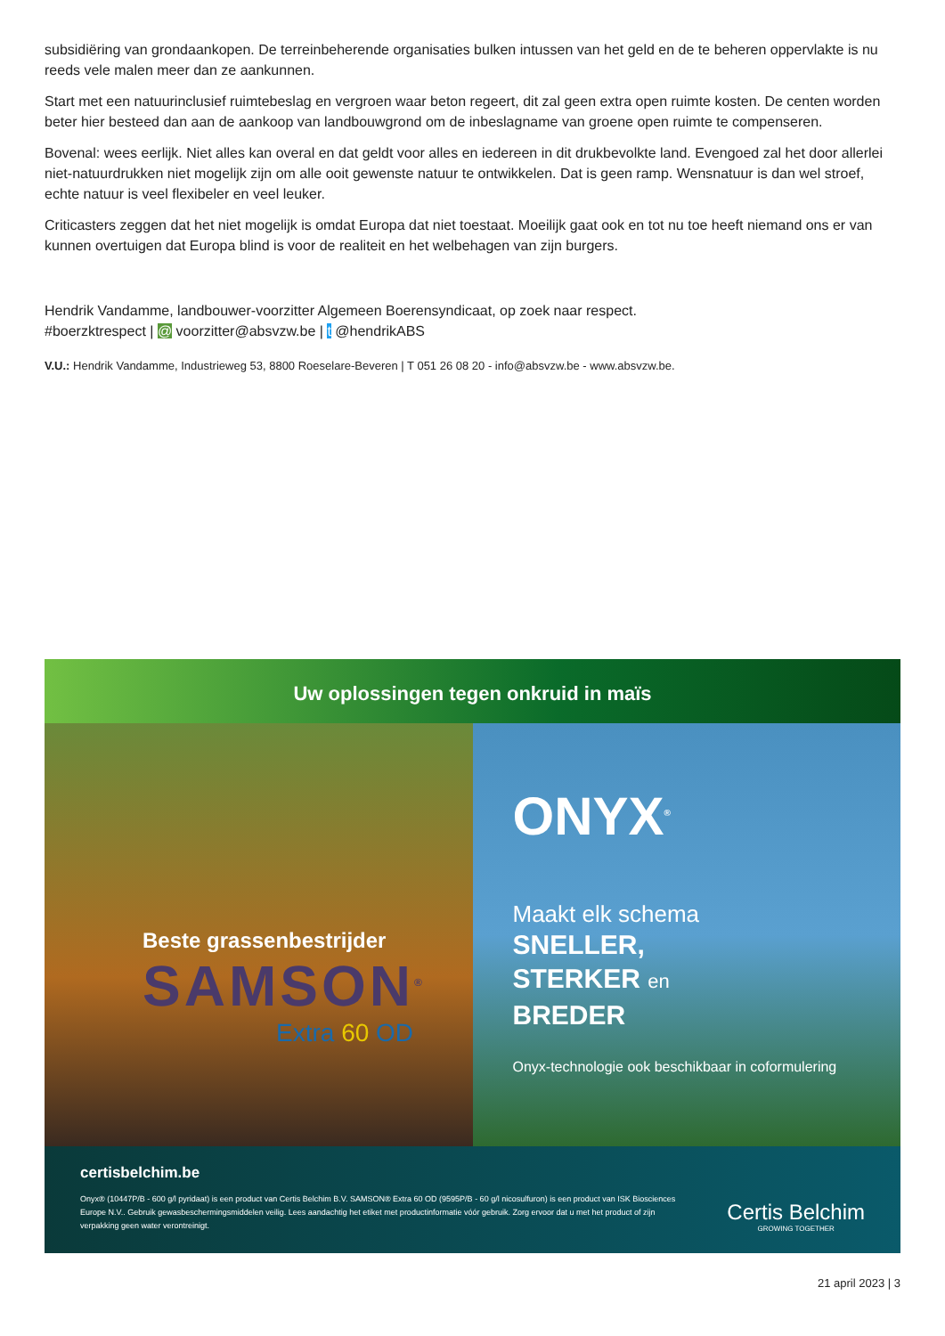subsidiëring van grondaankopen. De terreinbeherende organisaties bulken intussen van het geld en de te beheren oppervlakte is nu reeds vele malen meer dan ze aankunnen.
Start met een natuurinclusief ruimtebeslag en vergroen waar beton regeert, dit zal geen extra open ruimte kosten. De centen worden beter hier besteed dan aan de aankoop van landbouwgrond om de inbeslagname van groene open ruimte te compenseren.
Bovenal: wees eerlijk. Niet alles kan overal en dat geldt voor alles en iedereen in dit drukbevolkte land. Evengoed zal het door allerlei niet-natuurdrukken niet mogelijk zijn om alle ooit gewenste natuur te ontwikkelen. Dat is geen ramp. Wensnatuur is dan wel stroef, echte natuur is veel flexibeler en veel leuker.
Criticasters zeggen dat het niet mogelijk is omdat Europa dat niet toestaat. Moeilijk gaat ook en tot nu toe heeft niemand ons er van kunnen overtuigen dat Europa blind is voor de realiteit en het welbehagen van zijn burgers.
Hendrik Vandamme, landbouwer-voorzitter Algemeen Boerensyndicaat, op zoek naar respect.
#boerzktrespect | @ voorzitter@absvzw.be | t @hendrikABS
V.U.: Hendrik Vandamme, Industrieweg 53, 8800 Roeselare-Beveren | T 051 26 08 20 - info@absvzw.be - www.absvzw.be.
Uw oplossingen tegen onkruid in maïs
Beste grassenbestrijder
SAMSON<sup>®</sup>
Extra 60 OD
ONYX<sup>®</sup>
Maakt elk schema
SNELLER,
STERKER en
BREDER
Onyx-technologie ook beschikbaar in coformulering
certisbelchim.be
Onyx® (10447P/B - 600 g/l pyridaat) is een product van Certis Belchim B.V. SAMSON® Extra 60 OD (9595P/B - 60 g/l nicosulfuron) is een product van ISK Biosciences Europe N.V.. Gebruik gewasbeschermingsmiddelen veilig. Lees aandachtig het etiket met productinformatie vóór gebruik. Zorg ervoor dat u met het product of zijn verpakking geen water verontreinigt.
Certis Belchim
GROWING TOGETHER
21 april 2023 | 3